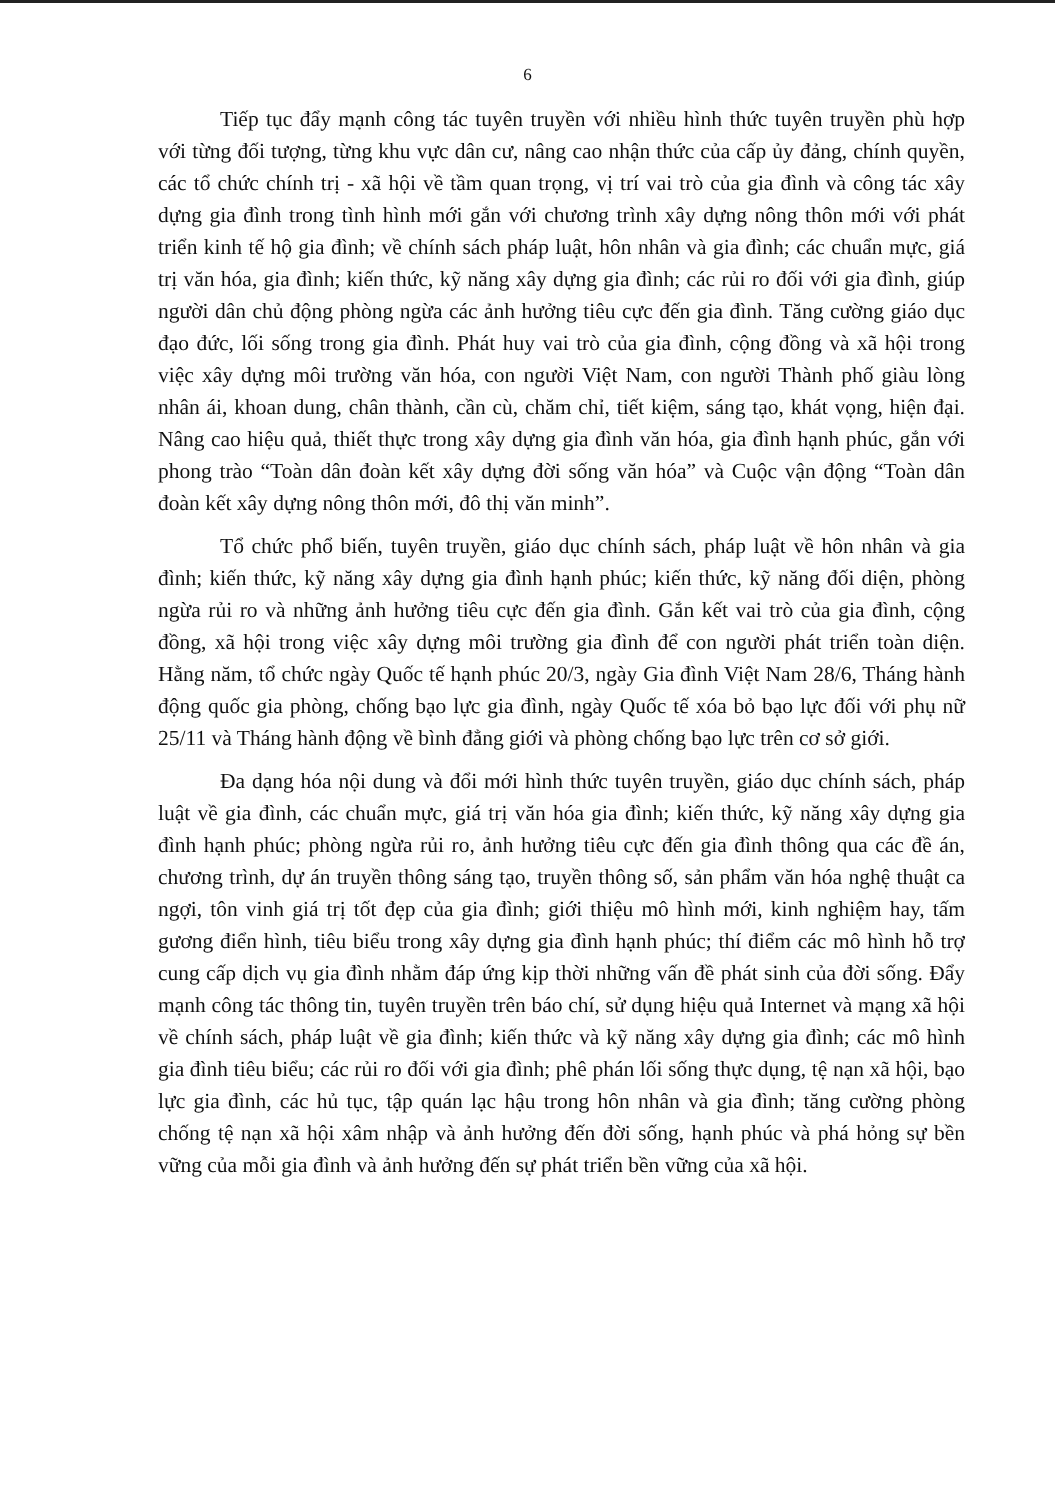6
Tiếp tục đẩy mạnh công tác tuyên truyền với nhiều hình thức tuyên truyền phù hợp với từng đối tượng, từng khu vực dân cư, nâng cao nhận thức của cấp ủy đảng, chính quyền, các tổ chức chính trị - xã hội về tầm quan trọng, vị trí vai trò của gia đình và công tác xây dựng gia đình trong tình hình mới gắn với chương trình xây dựng nông thôn mới với phát triển kinh tế hộ gia đình; về chính sách pháp luật, hôn nhân và gia đình; các chuẩn mực, giá trị văn hóa, gia đình; kiến thức, kỹ năng xây dựng gia đình; các rủi ro đối với gia đình, giúp người dân chủ động phòng ngừa các ảnh hưởng tiêu cực đến gia đình. Tăng cường giáo dục đạo đức, lối sống trong gia đình. Phát huy vai trò của gia đình, cộng đồng và xã hội trong việc xây dựng môi trường văn hóa, con người Việt Nam, con người Thành phố giàu lòng nhân ái, khoan dung, chân thành, cần cù, chăm chỉ, tiết kiệm, sáng tạo, khát vọng, hiện đại. Nâng cao hiệu quả, thiết thực trong xây dựng gia đình văn hóa, gia đình hạnh phúc, gắn với phong trào “Toàn dân đoàn kết xây dựng đời sống văn hóa” và Cuộc vận động “Toàn dân đoàn kết xây dựng nông thôn mới, đô thị văn minh”.
Tổ chức phổ biến, tuyên truyền, giáo dục chính sách, pháp luật về hôn nhân và gia đình; kiến thức, kỹ năng xây dựng gia đình hạnh phúc; kiến thức, kỹ năng đối diện, phòng ngừa rủi ro và những ảnh hưởng tiêu cực đến gia đình. Gắn kết vai trò của gia đình, cộng đồng, xã hội trong việc xây dựng môi trường gia đình để con người phát triển toàn diện. Hằng năm, tổ chức ngày Quốc tế hạnh phúc 20/3, ngày Gia đình Việt Nam 28/6, Tháng hành động quốc gia phòng, chống bạo lực gia đình, ngày Quốc tế xóa bỏ bạo lực đối với phụ nữ 25/11 và Tháng hành động về bình đẳng giới và phòng chống bạo lực trên cơ sở giới.
Đa dạng hóa nội dung và đổi mới hình thức tuyên truyền, giáo dục chính sách, pháp luật về gia đình, các chuẩn mực, giá trị văn hóa gia đình; kiến thức, kỹ năng xây dựng gia đình hạnh phúc; phòng ngừa rủi ro, ảnh hưởng tiêu cực đến gia đình thông qua các đề án, chương trình, dự án truyền thông sáng tạo, truyền thông số, sản phẩm văn hóa nghệ thuật ca ngợi, tôn vinh giá trị tốt đẹp của gia đình; giới thiệu mô hình mới, kinh nghiệm hay, tấm gương điển hình, tiêu biểu trong xây dựng gia đình hạnh phúc; thí điểm các mô hình hỗ trợ cung cấp dịch vụ gia đình nhằm đáp ứng kịp thời những vấn đề phát sinh của đời sống. Đẩy mạnh công tác thông tin, tuyên truyền trên báo chí, sử dụng hiệu quả Internet và mạng xã hội về chính sách, pháp luật về gia đình; kiến thức và kỹ năng xây dựng gia đình; các mô hình gia đình tiêu biểu; các rủi ro đối với gia đình; phê phán lối sống thực dụng, tệ nạn xã hội, bạo lực gia đình, các hủ tục, tập quán lạc hậu trong hôn nhân và gia đình; tăng cường phòng chống tệ nạn xã hội xâm nhập và ảnh hưởng đến đời sống, hạnh phúc và phá hỏng sự bền vững của mỗi gia đình và ảnh hưởng đến sự phát triển bền vững của xã hội.